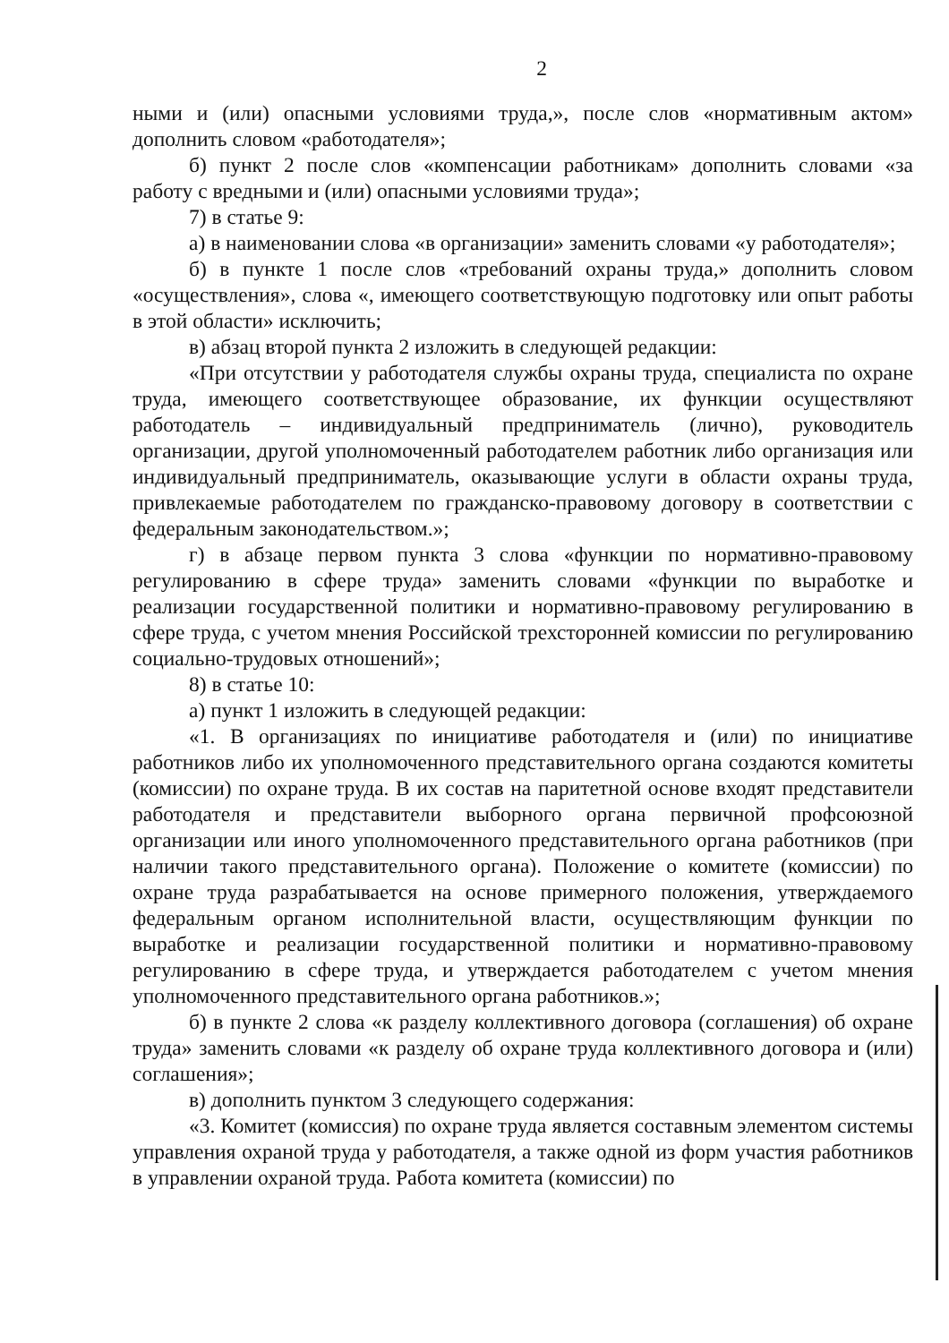2
ными и (или) опасными условиями труда,», после слов «нормативным актом» дополнить словом «работодателя»;
б) пункт 2 после слов «компенсации работникам» дополнить словами «за работу с вредными и (или) опасными условиями труда»;
7) в статье 9:
а) в наименовании слова «в организации» заменить словами «у работодателя»;
б) в пункте 1 после слов «требований охраны труда,» дополнить словом «осуществления», слова «, имеющего соответствующую подготовку или опыт работы в этой области» исключить;
в) абзац второй пункта 2 изложить в следующей редакции:
«При отсутствии у работодателя службы охраны труда, специалиста по охране труда, имеющего соответствующее образование, их функции осуществляют работодатель – индивидуальный предприниматель (лично), руководитель организации, другой уполномоченный работодателем работник либо организация или индивидуальный предприниматель, оказывающие услуги в области охраны труда, привлекаемые работодателем по гражданско-правовому договору в соответствии с федеральным законодательством.»;
г) в абзаце первом пункта 3 слова «функции по нормативно-правовому регулированию в сфере труда» заменить словами «функции по выработке и реализации государственной политики и нормативно-правовому регулированию в сфере труда, с учетом мнения Российской трехсторонней комиссии по регулированию социально-трудовых отношений»;
8) в статье 10:
а) пункт 1 изложить в следующей редакции:
«1. В организациях по инициативе работодателя и (или) по инициативе работников либо их уполномоченного представительного органа создаются комитеты (комиссии) по охране труда. В их состав на паритетной основе входят представители работодателя и представители выборного органа первичной профсоюзной организации или иного уполномоченного представительного органа работников (при наличии такого представительного органа). Положение о комитете (комиссии) по охране труда разрабатывается на основе примерного положения, утверждаемого федеральным органом исполнительной власти, осуществляющим функции по выработке и реализации государственной политики и нормативно-правовому регулированию в сфере труда, и утверждается работодателем с учетом мнения уполномоченного представительного органа работников.»;
б) в пункте 2 слова «к разделу коллективного договора (соглашения) об охране труда» заменить словами «к разделу об охране труда коллективного договора и (или) соглашения»;
в) дополнить пунктом 3 следующего содержания:
«3. Комитет (комиссия) по охране труда является составным элементом системы управления охраной труда у работодателя, а также одной из форм участия работников в управлении охраной труда. Работа комитета (комиссии) по